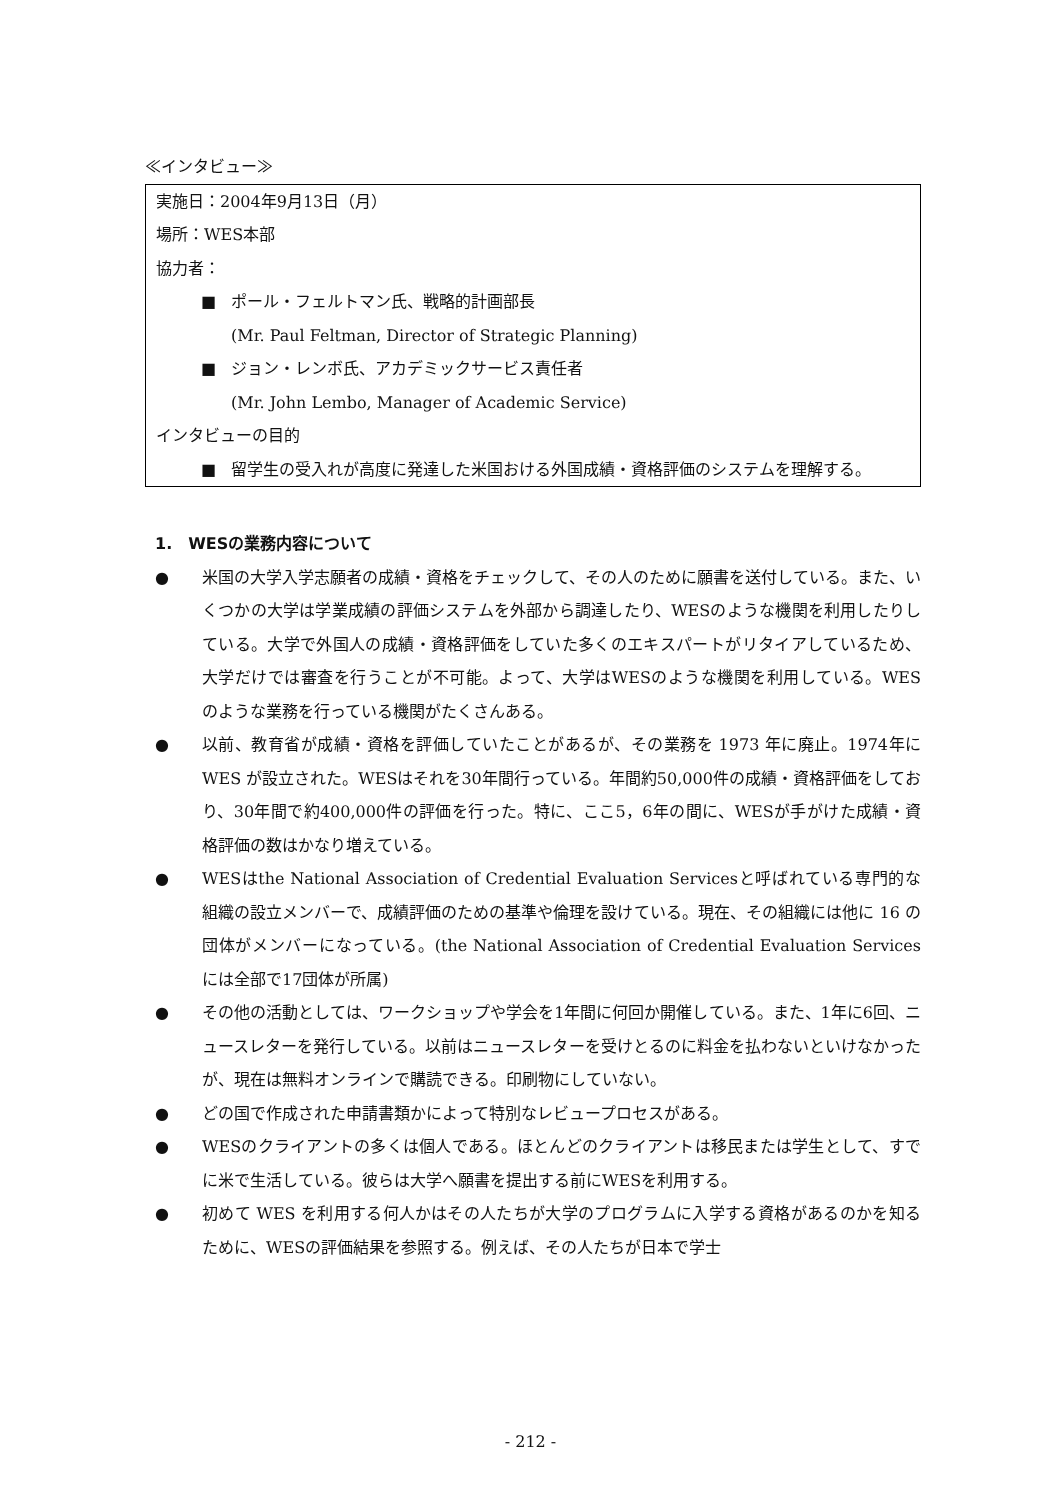≪インタビュー≫
実施日：2004年9月13日（月）
場所：WES本部
協力者：
■ ポール・フェルトマン氏、戦略的計画部長
(Mr. Paul Feltman, Director of Strategic Planning)
■ ジョン・レンボ氏、アカデミックサービス責任者
(Mr. John Lembo, Manager of Academic Service)
インタビューの目的
■ 留学生の受入れが高度に発達した米国おける外国成績・資格評価のシステムを理解する。
1.　WESの業務内容について
● 米国の大学入学志願者の成績・資格をチェックして、その人のために願書を送付している。また、いくつかの大学は学業成績の評価システムを外部から調達したり、WESのような機関を利用したりしている。大学で外国人の成績・資格評価をしていた多くのエキスパートがリタイアしているため、大学だけでは審査を行うことが不可能。よって、大学はWESのような機関を利用している。WES のような業務を行っている機関がたくさんある。
● 以前、教育省が成績・資格を評価していたことがあるが、その業務を 1973 年に廃止。1974年に WES が設立された。WESはそれを30年間行っている。年間約50,000件の成績・資格評価をしており、30年間で約400,000件の評価を行った。特に、ここ5，6年の間に、WESが手がけた成績・資格評価の数はかなり増えている。
● WESはthe National Association of Credential Evaluation Servicesと呼ばれている専門的な組織の設立メンバーで、成績評価のための基準や倫理を設けている。現在、その組織には他に 16 の団体がメンバーになっている。(the National Association of Credential Evaluation Servicesには全部で17団体が所属)
● その他の活動としては、ワークショップや学会を1年間に何回か開催している。また、1年に6回、ニュースレターを発行している。以前はニュースレターを受けとるのに料金を払わないといけなかったが、現在は無料オンラインで購読できる。印刷物にしていない。
● どの国で作成された申請書類かによって特別なレビュープロセスがある。
● WESのクライアントの多くは個人である。ほとんどのクライアントは移民または学生として、すでに米で生活している。彼らは大学へ願書を提出する前にWESを利用する。
● 初めて WES を利用する何人かはその人たちが大学のプログラムに入学する資格があるのかを知るために、WESの評価結果を参照する。例えば、その人たちが日本で学士
- 212 -